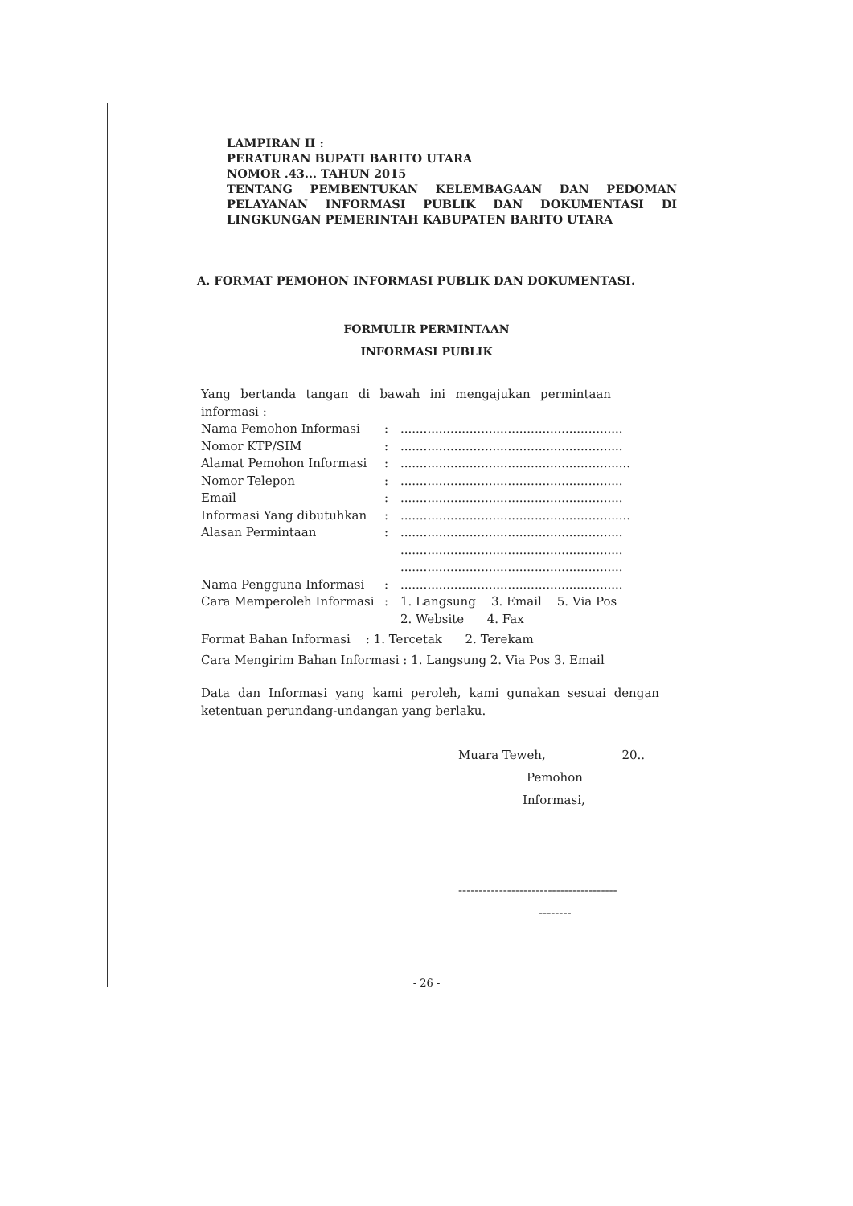LAMPIRAN II :
PERATURAN BUPATI BARITO UTARA
NOMOR .43... TAHUN 2015
TENTANG PEMBENTUKAN KELEMBAGAAN DAN PEDOMAN PELAYANAN INFORMASI PUBLIK DAN DOKUMENTASI DI LINGKUNGAN PEMERINTAH KABUPATEN BARITO UTARA
A. FORMAT PEMOHON INFORMASI PUBLIK DAN DOKUMENTASI.
FORMULIR PERMINTAAN
INFORMASI PUBLIK
Yang bertanda tangan di bawah ini mengajukan permintaan informasi :
| Nama Pemohon Informasi | : | .......................................................... |
| Nomor KTP/SIM | : | .......................................................... |
| Alamat Pemohon Informasi | : | ............................................................ |
| Nomor Telepon | : | .......................................................... |
| Email | : | .......................................................... |
| Informasi Yang dibutuhkan | : | ............................................................ |
| Alasan Permintaan | : | .......................................................... .......................................................... .......................................................... |
| Nama Pengguna Informasi | : | .......................................................... |
| Cara Memperoleh Informasi | : | 1. Langsung 3. Email 5. Via Pos 2. Website 4. Fax |
Format Bahan Informasi : 1. Tercetak 2. Terekam
Cara Mengirim Bahan Informasi : 1. Langsung 2. Via Pos 3. Email
Data dan Informasi yang kami peroleh, kami gunakan sesuai dengan ketentuan perundang-undangan yang berlaku.
Muara Teweh, 20..
Pemohon
Informasi,
---------------------------------------
--------
- 26 -